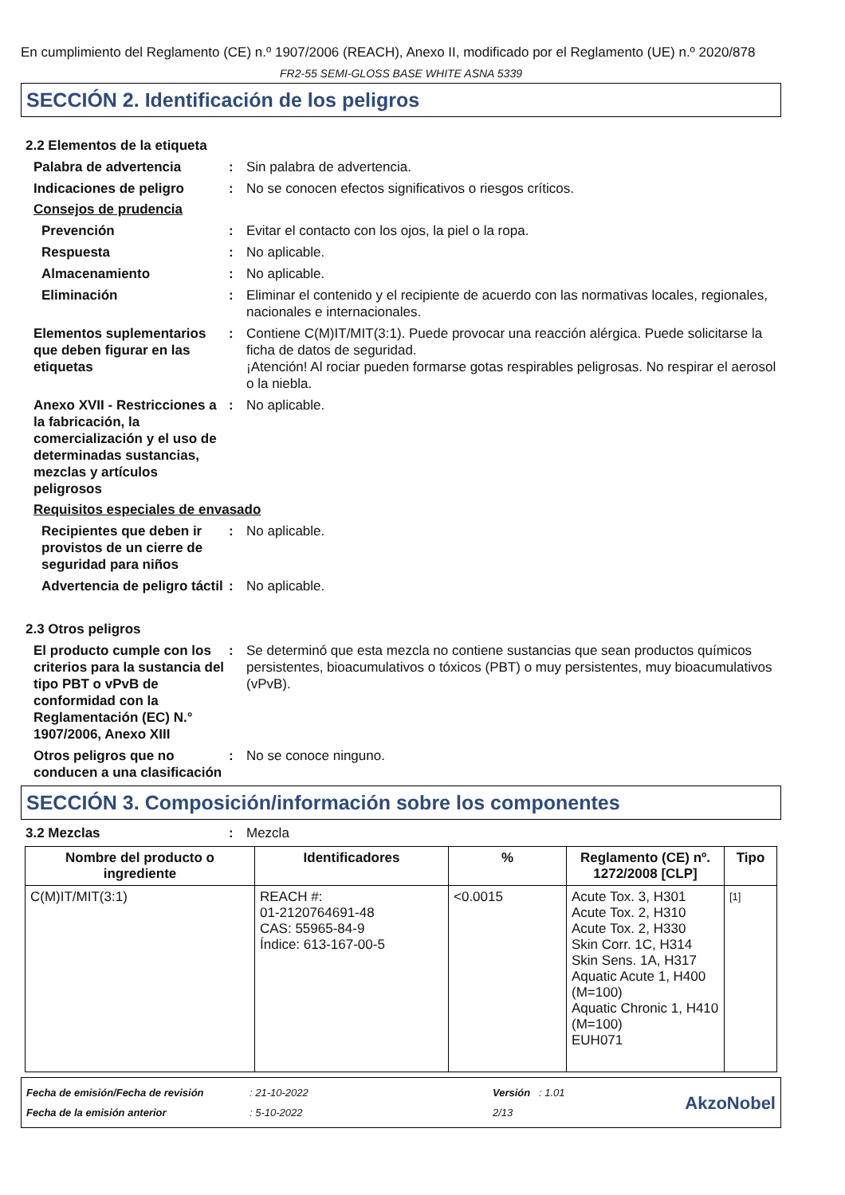En cumplimiento del Reglamento (CE) n.º 1907/2006 (REACH), Anexo II, modificado por el Reglamento (UE) n.º 2020/878
FR2-55 SEMI-GLOSS BASE WHITE ASNA 5339
SECCIÓN 2. Identificación de los peligros
2.2 Elementos de la etiqueta
Palabra de advertencia : Sin palabra de advertencia.
Indicaciones de peligro : No se conocen efectos significativos o riesgos críticos.
Consejos de prudencia
Prevención : Evitar el contacto con los ojos, la piel o la ropa.
Respuesta : No aplicable.
Almacenamiento : No aplicable.
Eliminación : Eliminar el contenido y el recipiente de acuerdo con las normativas locales, regionales, nacionales e internacionales.
Elementos suplementarios que deben figurar en las etiquetas
: Contiene C(M)IT/MIT(3:1). Puede provocar una reacción alérgica. Puede solicitarse la ficha de datos de seguridad.
¡Atención! Al rociar pueden formarse gotas respirables peligrosas. No respirar el aerosol o la niebla.
Anexo XVII - Restricciones a la fabricación, la comercialización y el uso de determinadas sustancias, mezclas y artículos peligrosos
: No aplicable.
Requisitos especiales de envasado
Recipientes que deben ir provistos de un cierre de seguridad para niños
: No aplicable.
Advertencia de peligro táctil
: No aplicable.
2.3 Otros peligros
El producto cumple con los criterios para la sustancia del tipo PBT o vPvB de conformidad con la Reglamentación (EC) N.° 1907/2006, Anexo XIII
: Se determinó que esta mezcla no contiene sustancias que sean productos químicos persistentes, bioacumulativos o tóxicos (PBT) o muy persistentes, muy bioacumulativos (vPvB).
Otros peligros que no conducen a una clasificación
: No se conoce ninguno.
SECCIÓN 3. Composición/información sobre los componentes
3.2 Mezclas : Mezcla
| Nombre del producto o ingrediente | Identificadores | % | Reglamento (CE) nº. 1272/2008 [CLP] | Tipo |
| --- | --- | --- | --- | --- |
| C(M)IT/MIT(3:1) | REACH #: 01-2120764691-48 CAS: 55965-84-9 Índice: 613-167-00-5 | <0.0015 | Acute Tox. 3, H301 Acute Tox. 2, H310 Acute Tox. 2, H330 Skin Corr. 1C, H314 Skin Sens. 1A, H317 Aquatic Acute 1, H400 (M=100) Aquatic Chronic 1, H410 (M=100) EUH071 | [1] |
Fecha de emisión/Fecha de revisión
Fecha de la emisión anterior
: 21-10-2022
: 5-10-2022
Versión : 1.01
2/13
AkzoNobel